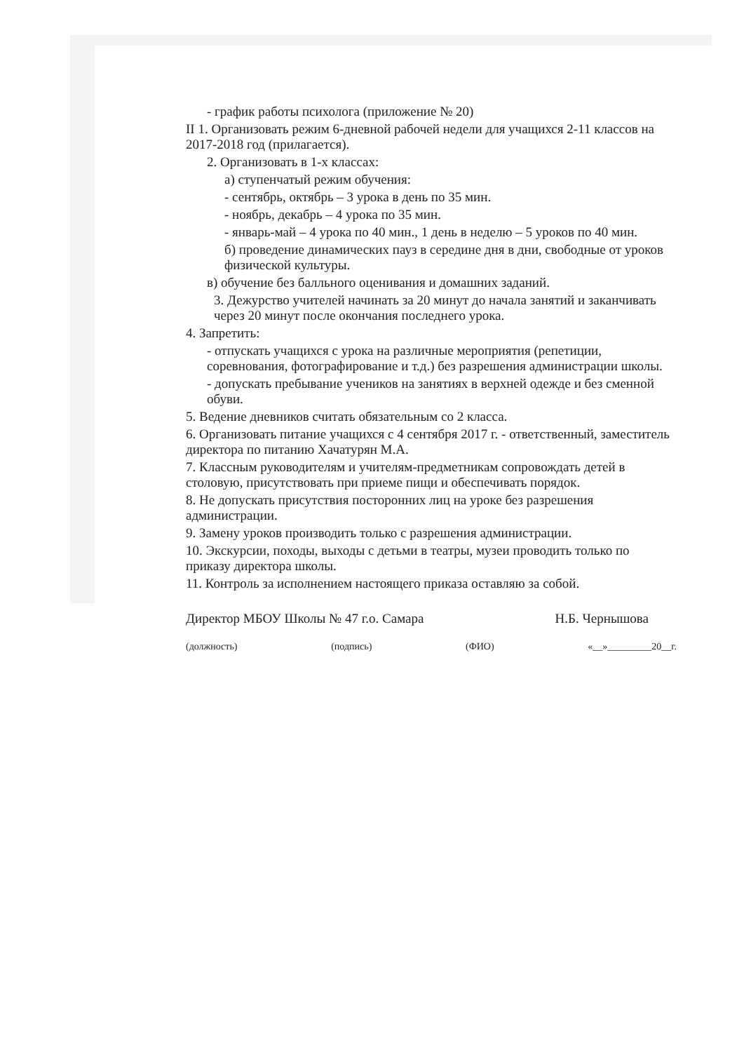- график работы психолога (приложение № 20)
II 1. Организовать режим 6-дневной рабочей недели для учащихся 2-11 классов на 2017-2018 год (прилагается).
2. Организовать в 1-х классах:
а) ступенчатый режим обучения:
- сентябрь, октябрь – 3 урока в день по 35 мин.
- ноябрь, декабрь – 4 урока по 35 мин.
- январь-май – 4 урока по 40 мин., 1 день в неделю – 5 уроков по 40 мин.
б) проведение динамических пауз в середине дня в дни, свободные от уроков физической культуры.
в) обучение без балльного оценивания и домашних заданий.
3. Дежурство учителей начинать за 20 минут до начала занятий и заканчивать через 20 минут после окончания последнего урока.
4. Запретить:
- отпускать учащихся с урока на различные мероприятия (репетиции, соревнования, фотографирование и т.д.) без разрешения администрации школы.
- допускать пребывание учеников на занятиях в верхней одежде и без сменной обуви.
5. Ведение дневников считать обязательным со 2 класса.
6. Организовать питание учащихся с 4 сентября 2017 г. - ответственный, заместитель директора по питанию Хачатурян М.А.
7. Классным руководителям и учителям-предметникам сопровождать детей в столовую, присутствовать при приеме пищи и обеспечивать порядок.
8. Не допускать присутствия посторонних лиц на уроке без разрешения администрации.
9. Замену уроков производить только с разрешения администрации.
10. Экскурсии, походы, выходы с детьми в театры, музеи проводить только по приказу директора школы.
11. Контроль за исполнением настоящего приказа оставляю за собой.
Директор МБОУ Школы № 47 г.о. Самара Н.Б. Чернышова
(должность) (подпись) (ФИО) «__»_________20__г.